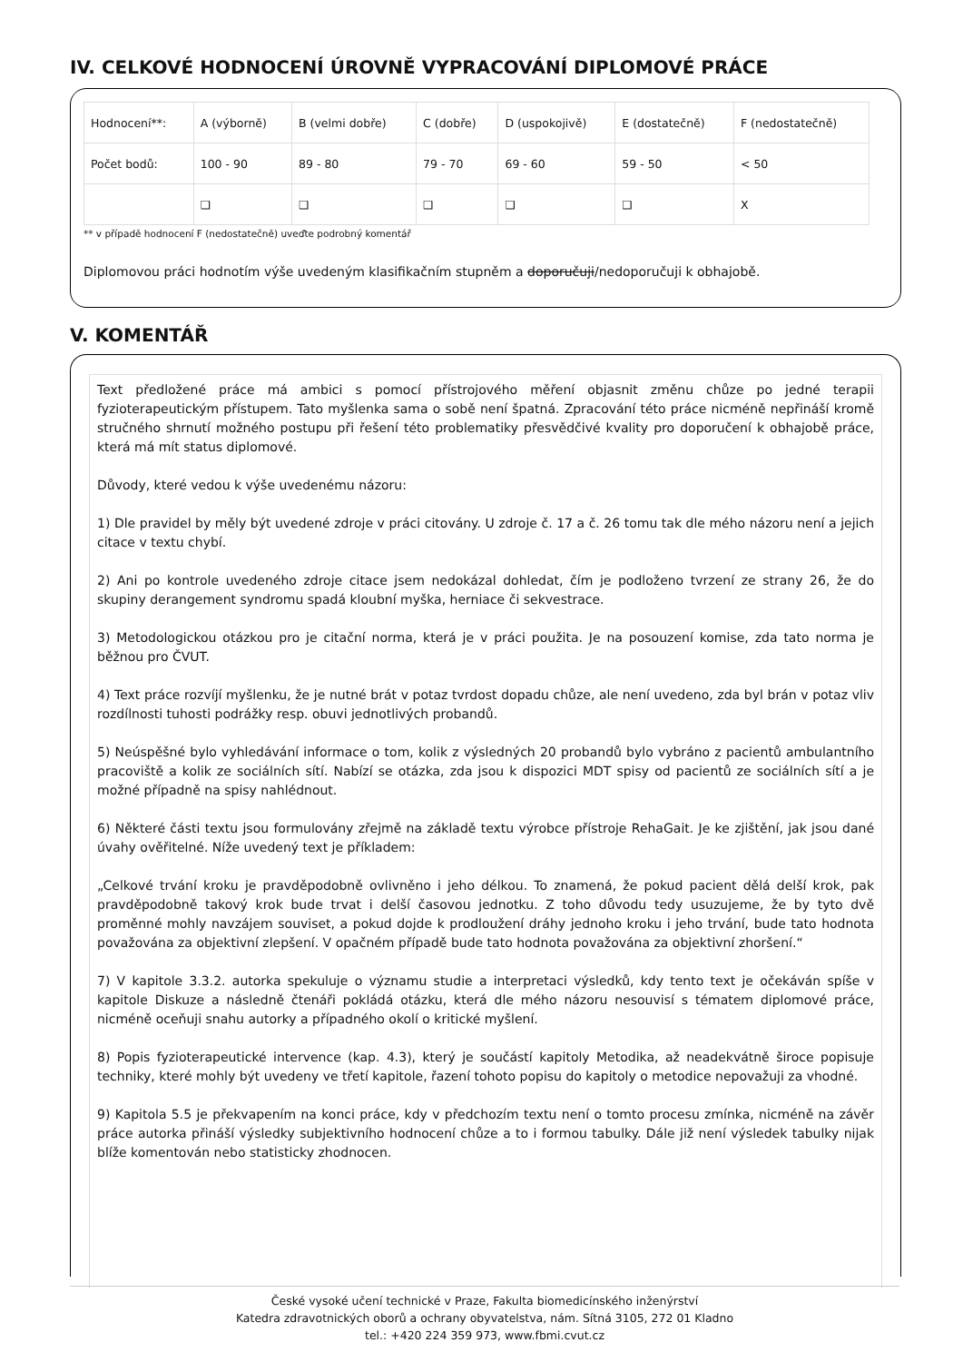IV. CELKOVÉ HODNOCENÍ ÚROVNĚ VYPRACOVÁNÍ DIPLOMOVÉ PRÁCE
| Hodnocení**: | A (výborně) | B (velmi dobře) | C (dobře) | D (uspokojivě) | E (dostatečně) | F (nedostatečně) |
| Počet bodů: | 100 - 90 | 89 - 80 | 79 - 70 | 69 - 60 | 59 - 50 | < 50 |
| | ❑ | ❑ | ❑ | ❑ | ❑ | X |
** v případě hodnocení F (nedostatečně) uveďte podrobný komentář
Diplomovou práci hodnotím výše uvedeným klasifikačním stupněm a doporučuji/nedoporučuji k obhajobě.
V. KOMENTÁŘ
Text předložené práce má ambici s pomocí přístrojového měření objasnit změnu chůze po jedné terapii fyzioterapeutickým přístupem. Tato myšlenka sama o sobě není špatná. Zpracování této práce nicméně nepřináší kromě stručného shrnutí možného postupu při řešení této problematiky přesvědčivé kvality pro doporučení k obhajobě práce, která má mít status diplomové.
Důvody, které vedou k výše uvedenému názoru:
1) Dle pravidel by měly být uvedené zdroje v práci citovány. U zdroje č. 17 a č. 26 tomu tak dle mého názoru není a jejich citace v textu chybí.
2) Ani po kontrole uvedeného zdroje citace jsem nedokázal dohledat, čím je podloženo tvrzení ze strany 26, že do skupiny derangement syndromu spadá kloubní myška, herniace či sekvestrace.
3) Metodologickou otázkou pro je citační norma, která je v práci použita. Je na posouzení komise, zda tato norma je běžnou pro ČVUT.
4) Text práce rozvíjí myšlenku, že je nutné brát v potaz tvrdost dopadu chůze, ale není uvedeno, zda byl brán v potaz vliv rozdílnosti tuhosti podrážky resp. obuvi jednotlivých probandů.
5) Neúspěšné bylo vyhledávání informace o tom, kolik z výsledných 20 probandů bylo vybráno z pacientů ambulantního pracoviště a kolik ze sociálních sítí. Nabízí se otázka, zda jsou k dispozici MDT spisy od pacientů ze sociálních sítí a je možné případně na spisy nahlédnout.
6) Některé části textu jsou formulovány zřejmě na základě textu výrobce přístroje RehaGait. Je ke zjištění, jak jsou dané úvahy ověřitelné. Níže uvedený text je příkladem:
„Celkové trvání kroku je pravděpodobně ovlivněno i jeho délkou. To znamená, že pokud pacient dělá delší krok, pak pravděpodobně takový krok bude trvat i delší časovou jednotku. Z toho důvodu tedy usuzujeme, že by tyto dvě proměnné mohly navzájem souviset, a pokud dojde k prodloužení dráhy jednoho kroku i jeho trvání, bude tato hodnota považována za objektivní zlepšení. V opačném případě bude tato hodnota považována za objektivní zhoršení.“
7) V kapitole 3.3.2. autorka spekuluje o významu studie a interpretaci výsledků, kdy tento text je očekáván spíše v kapitole Diskuze a následně čtenáři pokládá otázku, která dle mého názoru nesouvisí s tématem diplomové práce, nicméně oceňuji snahu autorky a případného okolí o kritické myšlení.
8) Popis fyzioterapeutické intervence (kap. 4.3), který je součástí kapitoly Metodika, až neadekvátně široce popisuje techniky, které mohly být uvedeny ve třetí kapitole, řazení tohoto popisu do kapitoly o metodice nepovažuji za vhodné.
9) Kapitola 5.5 je překvapením na konci práce, kdy v předchozím textu není o tomto procesu zmínka, nicméně na závěr práce autorka přináší výsledky subjektivního hodnocení chůze a to i formou tabulky. Dále již není výsledek tabulky nijak blíže komentován nebo statisticky zhodnocen.
České vysoké učení technické v Praze, Fakulta biomedicínského inženýrství
Katedra zdravotnických oborů a ochrany obyvatelstva, nám. Sítná 3105, 272 01 Kladno
tel.: +420 224 359 973, www.fbmi.cvut.cz